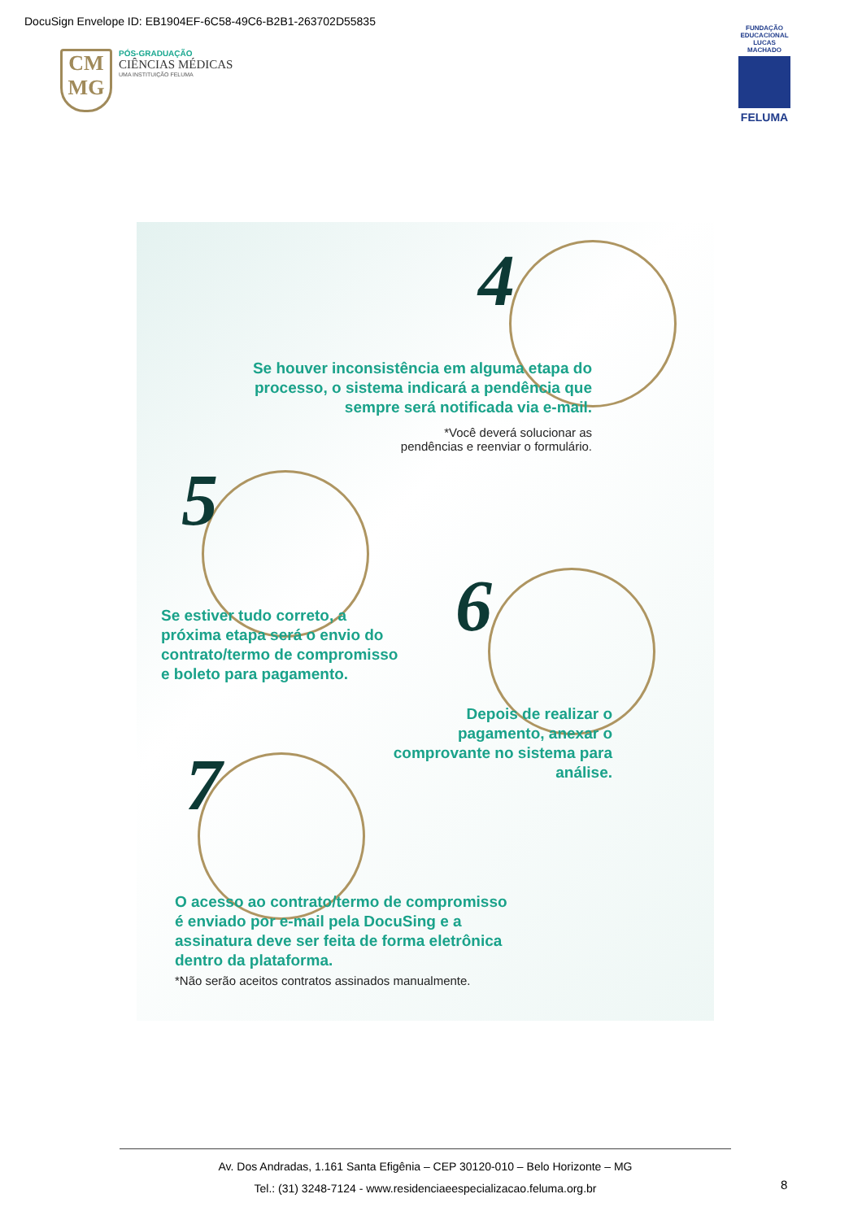DocuSign Envelope ID: EB1904EF-6C58-49C6-B2B1-263702D55835
CM
MG
PÓS-GRADUAÇÃO
CIÊNCIAS MÉDICAS
UMA INSTITUIÇÃO FELUMA
FUNDAÇÃO EDUCACIONAL LUCAS MACHADO
FELUMA
4
Se houver inconsistência em alguma etapa do processo, o sistema indicará a pendência que sempre será notificada via e-mail.
*Você deverá solucionar as pendências e reenviar o formulário.
5
Se estiver tudo correto, a próxima etapa será o envio do contrato/termo de compromisso e boleto para pagamento.
6
Depois de realizar o pagamento, anexar o comprovante no sistema para análise.
7
O acesso ao contrato/termo de compromisso é enviado por e-mail pela DocuSing e a assinatura deve ser feita de forma eletrônica dentro da plataforma.
*Não serão aceitos contratos assinados manualmente.
Av. Dos Andradas, 1.161 Santa Efigênia – CEP 30120-010 – Belo Horizonte – MG
Tel.: (31) 3248-7124 - www.residenciaeespecializacao.feluma.org.br
8